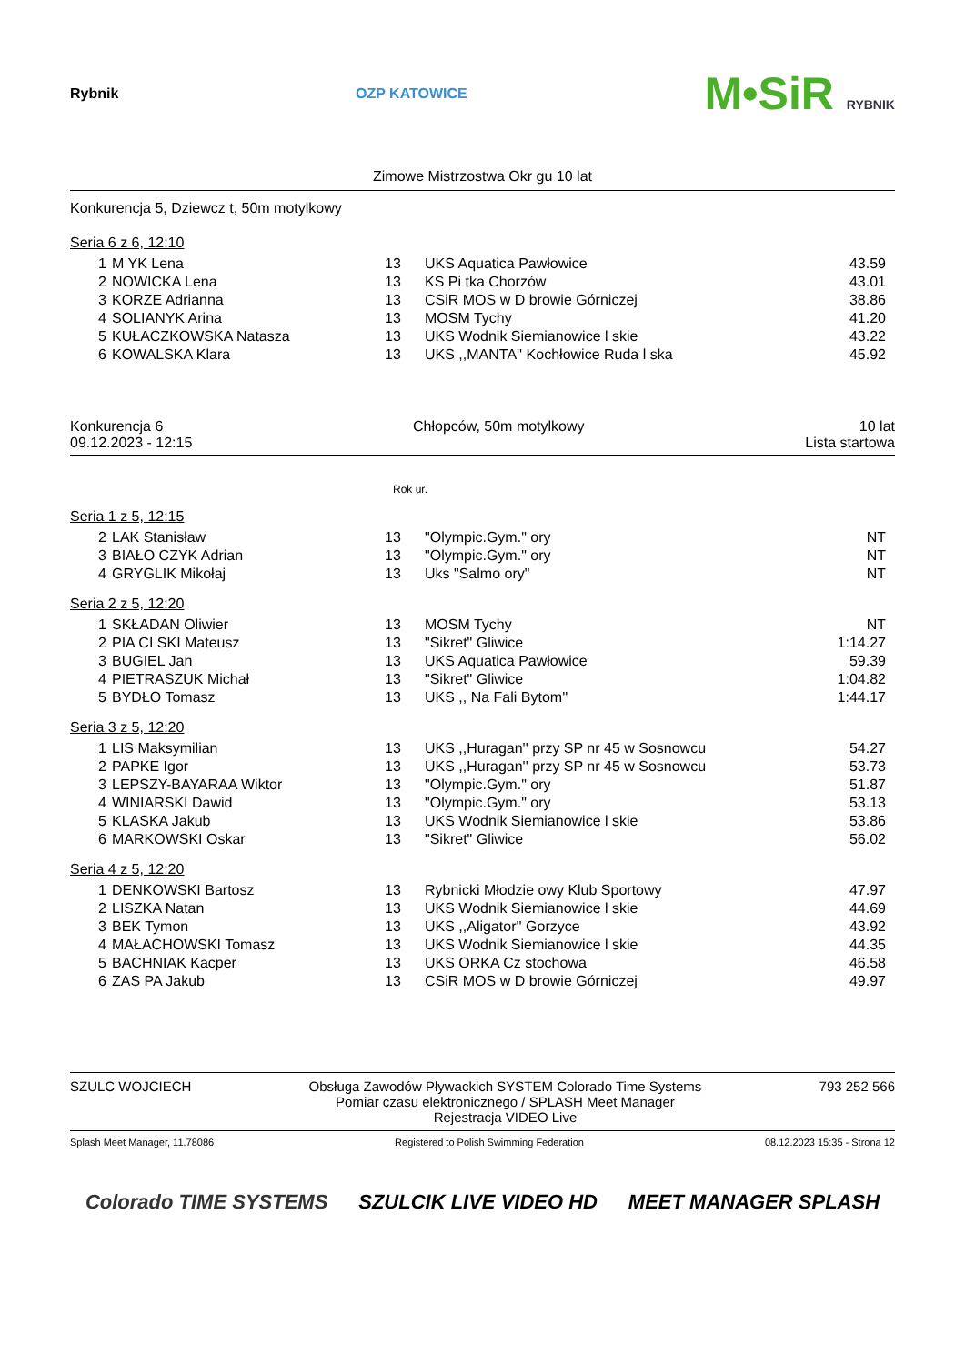Rybnik OZP KATOWICE M•SiR RYBNIK
Zimowe Mistrzostwa Okr gu 10 lat
Konkurencja 5, Dziewcz t, 50m motylkowy
Seria 6 z 6, 12:10
| 1 | M YK Lena | 13 | UKS Aquatica Pawłowice | 43.59 |
| 2 | NOWICKA Lena | 13 | KS Pi tka Chorzów | 43.01 |
| 3 | KORZE Adrianna | 13 | CSiR MOS w D browie Górniczej | 38.86 |
| 4 | SOLIANYK Arina | 13 | MOSM Tychy | 41.20 |
| 5 | KUŁACZKOWSKA Natasza | 13 | UKS Wodnik Siemianowice l skie | 43.22 |
| 6 | KOWALSKA Klara | 13 | UKS ,,MANTA'' Kochłowice Ruda l ska | 45.92 |
Konkurencja 6
09.12.2023 - 12:15
Chłopców, 50m motylkowy 10 lat
Lista startowa
Rok ur.
Seria 1 z 5, 12:15
| 2 | LAK Stanisław | 13 | "Olympic.Gym." ory | NT |
| 3 | BIAŁO CZYK Adrian | 13 | "Olympic.Gym." ory | NT |
| 4 | GRYGLIK Mikołaj | 13 | Uks "Salmo ory" | NT |
Seria 2 z 5, 12:20
| 1 | SKŁADAN Oliwier | 13 | MOSM Tychy | NT |
| 2 | PIA CI SKI Mateusz | 13 | "Sikret" Gliwice | 1:14.27 |
| 3 | BUGIEL Jan | 13 | UKS Aquatica Pawłowice | 59.39 |
| 4 | PIETRASZUK Michał | 13 | "Sikret" Gliwice | 1:04.82 |
| 5 | BYDŁO Tomasz | 13 | UKS ,, Na Fali Bytom'' | 1:44.17 |
Seria 3 z 5, 12:20
| 1 | LIS Maksymilian | 13 | UKS ,,Huragan'' przy SP nr 45 w Sosnowcu | 54.27 |
| 2 | PAPKE Igor | 13 | UKS ,,Huragan'' przy SP nr 45 w Sosnowcu | 53.73 |
| 3 | LEPSZY-BAYARAA Wiktor | 13 | "Olympic.Gym." ory | 51.87 |
| 4 | WINIARSKI Dawid | 13 | "Olympic.Gym." ory | 53.13 |
| 5 | KLASKA Jakub | 13 | UKS Wodnik Siemianowice l skie | 53.86 |
| 6 | MARKOWSKI Oskar | 13 | "Sikret" Gliwice | 56.02 |
Seria 4 z 5, 12:20
| 1 | DENKOWSKI Bartosz | 13 | Rybnicki Młodzie owy Klub Sportowy | 47.97 |
| 2 | LISZKA Natan | 13 | UKS Wodnik Siemianowice l skie | 44.69 |
| 3 | BEK Tymon | 13 | UKS ,,Aligator'' Gorzyce | 43.92 |
| 4 | MAŁACHOWSKI Tomasz | 13 | UKS Wodnik Siemianowice l skie | 44.35 |
| 5 | BACHNIAK Kacper | 13 | UKS ORKA Cz stochowa | 46.58 |
| 6 | ZAS PA Jakub | 13 | CSiR MOS w D browie Górniczej | 49.97 |
SZULC WOJCIECH Obsługa Zawodów Pływackich SYSTEM Colorado Time Systems
Pomiar czasu elektronicznego / SPLASH Meet Manager
Rejestracja VIDEO Live
793 252 566
Splash Meet Manager, 11.78086 Registered to Polish Swimming Federation 08.12.2023 15:35 - Strona 12
Colorado TIME SYSTEMS SZULCIK LIVE VIDEO HD MEET MANAGER SPLASH